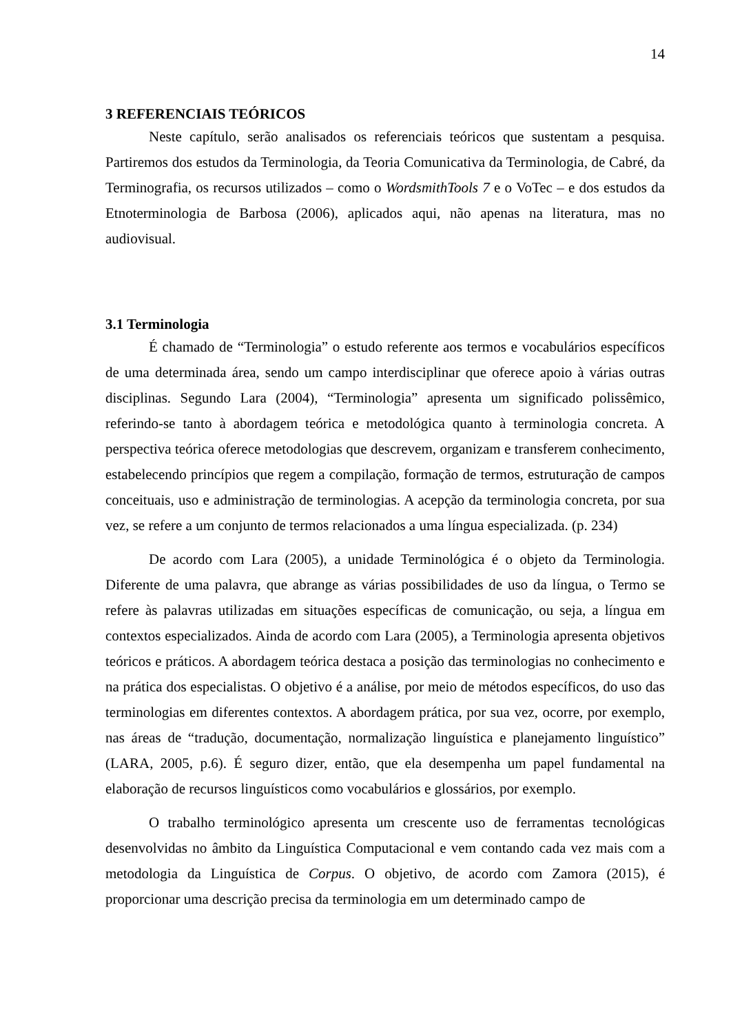14
3 REFERENCIAIS TEÓRICOS
Neste capítulo, serão analisados os referenciais teóricos que sustentam a pesquisa. Partiremos dos estudos da Terminologia, da Teoria Comunicativa da Terminologia, de Cabré, da Terminografia, os recursos utilizados – como o WordsmithTools 7 e o VoTec – e dos estudos da Etnoterminologia de Barbosa (2006), aplicados aqui, não apenas na literatura, mas no audiovisual.
3.1 Terminologia
É chamado de “Terminologia” o estudo referente aos termos e vocabulários específicos de uma determinada área, sendo um campo interdisciplinar que oferece apoio à várias outras disciplinas. Segundo Lara (2004), “Terminologia” apresenta um significado polissêmico, referindo-se tanto à abordagem teórica e metodológica quanto à terminologia concreta. A perspectiva teórica oferece metodologias que descrevem, organizam e transferem conhecimento, estabelecendo princípios que regem a compilação, formação de termos, estruturação de campos conceituais, uso e administração de terminologias. A acepção da terminologia concreta, por sua vez, se refere a um conjunto de termos relacionados a uma língua especializada. (p. 234)
De acordo com Lara (2005), a unidade Terminológica é o objeto da Terminologia. Diferente de uma palavra, que abrange as várias possibilidades de uso da língua, o Termo se refere às palavras utilizadas em situações específicas de comunicação, ou seja, a língua em contextos especializados. Ainda de acordo com Lara (2005), a Terminologia apresenta objetivos teóricos e práticos. A abordagem teórica destaca a posição das terminologias no conhecimento e na prática dos especialistas. O objetivo é a análise, por meio de métodos específicos, do uso das terminologias em diferentes contextos. A abordagem prática, por sua vez, ocorre, por exemplo, nas áreas de “tradução, documentação, normalização linguística e planejamento linguístico” (LARA, 2005, p.6). É seguro dizer, então, que ela desempenha um papel fundamental na elaboração de recursos linguísticos como vocabulários e glossários, por exemplo.
O trabalho terminológico apresenta um crescente uso de ferramentas tecnológicas desenvolvidas no âmbito da Linguística Computacional e vem contando cada vez mais com a metodologia da Linguística de Corpus. O objetivo, de acordo com Zamora (2015), é proporcionar uma descrição precisa da terminologia em um determinado campo de